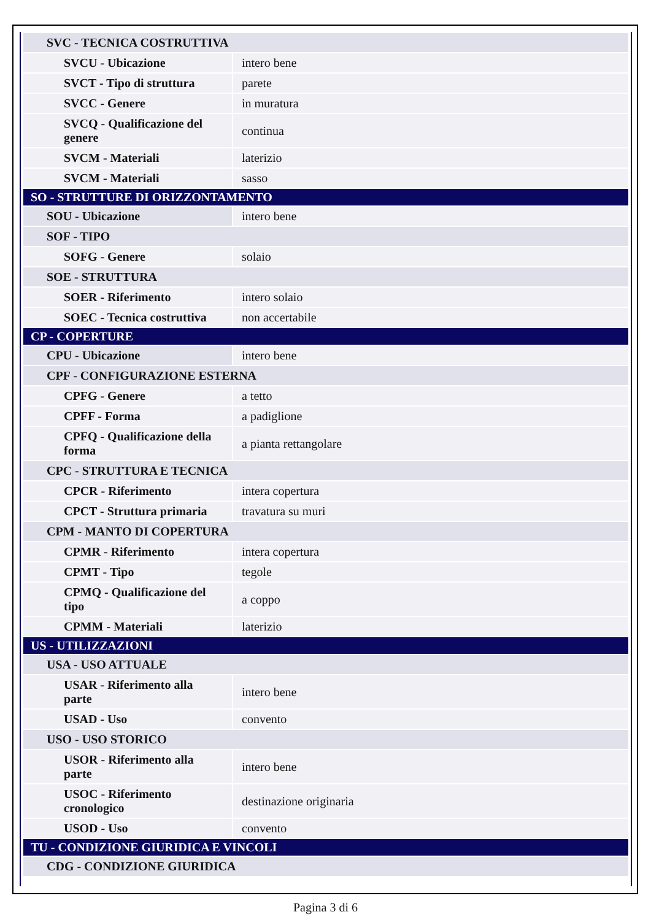| SVC - TECNICA COSTRUTTIVA | |
| SVCU - Ubicazione | intero bene |
| SVCT - Tipo di struttura | parete |
| SVCC - Genere | in muratura |
| SVCQ - Qualificazione del genere | continua |
| SVCM - Materiali | laterizio |
| SVCM - Materiali | sasso |
| SO - STRUTTURE DI ORIZZONTAMENTO | |
| SOU - Ubicazione | intero bene |
| SOF - TIPO | |
| SOFG - Genere | solaio |
| SOE - STRUTTURA | |
| SOER - Riferimento | intero solaio |
| SOEC - Tecnica costruttiva | non accertabile |
| CP - COPERTURE | |
| CPU - Ubicazione | intero bene |
| CPF - CONFIGURAZIONE ESTERNA | |
| CPFG - Genere | a tetto |
| CPFF - Forma | a padiglione |
| CPFQ - Qualificazione della forma | a pianta rettangolare |
| CPC - STRUTTURA E TECNICA | |
| CPCR - Riferimento | intera copertura |
| CPCT - Struttura primaria | travatura su muri |
| CPM - MANTO DI COPERTURA | |
| CPMR - Riferimento | intera copertura |
| CPMT - Tipo | tegole |
| CPMQ - Qualificazione del tipo | a coppo |
| CPMM - Materiali | laterizio |
| US - UTILIZZAZIONI | |
| USA - USO ATTUALE | |
| USAR - Riferimento alla parte | intero bene |
| USAD - Uso | convento |
| USO - USO STORICO | |
| USOR - Riferimento alla parte | intero bene |
| USOC - Riferimento cronologico | destinazione originaria |
| USOD - Uso | convento |
| TU - CONDIZIONE GIURIDICA E VINCOLI | |
| CDG - CONDIZIONE GIURIDICA | |
Pagina 3 di 6